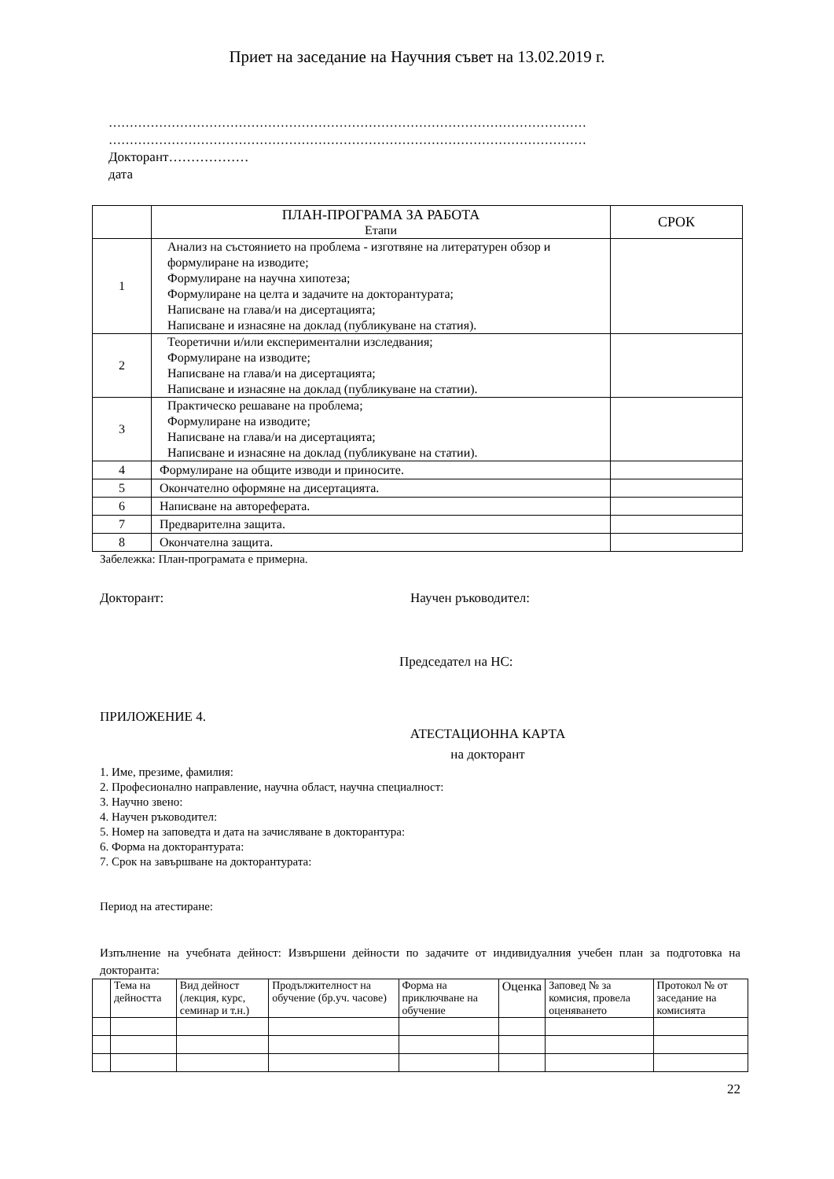Приет на заседание на Научния съвет на 13.02.2019 г.
……………………………………………………………………………………………………
……………………………………………………………………………………………………
Докторант………………
дата
| | ПЛАН-ПРОГРАМА ЗА РАБОТА Етапи | СРОК |
| 1 | Анализ на състоянието на проблема - изготвяне на литературен обзор и формулиране на изводите; Формулиране на научна хипотеза; Формулиране на целта и задачите на докторантурата; Написване на глава/и на дисертацията; Написване и изнасяне на доклад (публикуване на статия). | |
| 2 | Теоретични и/или експериментални изследвания; Формулиране на изводите; Написване на глава/и на дисертацията; Написване и изнасяне на доклад (публикуване на статии). | |
| 3 | Практическо решаване на проблема; Формулиране на изводите; Написване на глава/и на дисертацията; Написване и изнасяне на доклад (публикуване на статии). | |
| 4 | Формулиране на общите изводи и приносите. | |
| 5 | Окончателно оформяне на дисертацията. | |
| 6 | Написване на автореферата. | |
| 7 | Предварителна защита. | |
| 8 | Окончателна защита. | |
Забележка: План-програмата е примерна.
Докторант: Научен ръководител:
Председател на НС:
ПРИЛОЖЕНИЕ 4.
АТЕСТАЦИОННА КАРТА
на докторант
1. Име, презиме, фамилия:
2. Професионално направление, научна област, научна специалност:
3. Научно звено:
4. Научен ръководител:
5. Номер на заповедта и дата на зачисляване в докторантура:
6. Форма на докторантурата:
7. Срок на завършване на докторантурата:
Период на атестиране:
Изпълнение на учебната дейност: Извършени дейности по задачите от индивидуалния учебен план за подготовка на докторанта:
| | Тема на дейността | Вид дейност (лекция, курс, семинар и т.н.) | Продължителност на обучение (бр.уч. часове) | Форма на приключване на обучение | Оценка | Заповед № за комисия, провела оценяването | Протокол № от заседание на комисията |
22